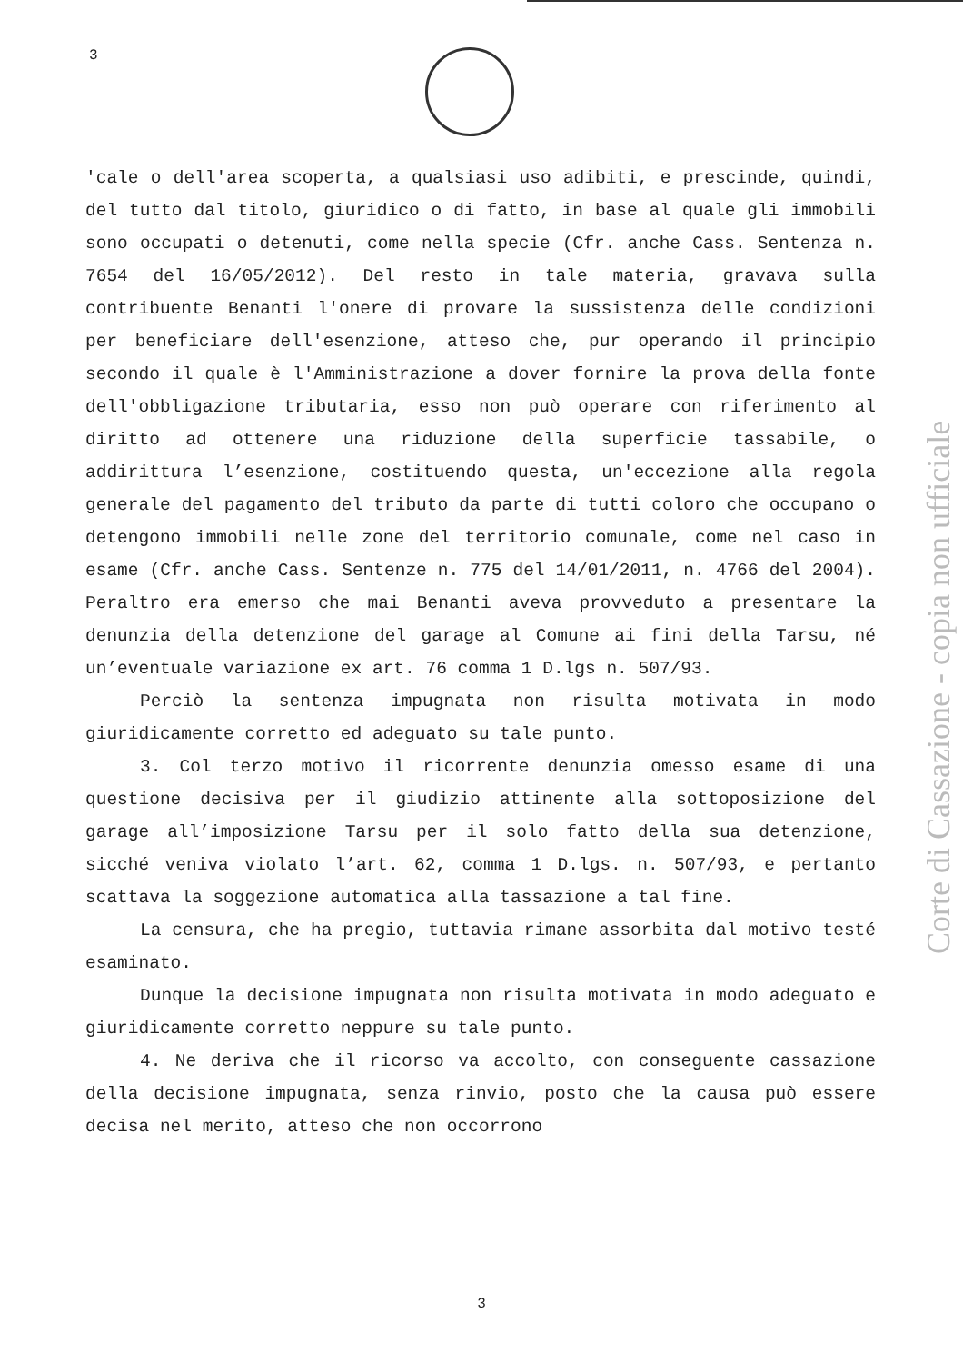3
'cale o dell'area scoperta, a qualsiasi uso adibiti, e prescinde, quindi, del tutto dal titolo, giuridico o di fatto, in base al quale gli immobili sono occupati o detenuti, come nella specie (Cfr. anche Cass. Sentenza n. 7654 del 16/05/2012). Del resto in tale materia, gravava sulla contribuente Benanti l'onere di provare la sussistenza delle condizioni per beneficiare dell'esenzione, atteso che, pur operando il principio secondo il quale è l'Amministrazione a dover fornire la prova della fonte dell'obbligazione tributaria, esso non può operare con riferimento al diritto ad ottenere una riduzione della superficie tassabile, o addirittura l’esenzione, costituendo questa, un'eccezione alla regola generale del pagamento del tributo da parte di tutti coloro che occupano o detengono immobili nelle zone del territorio comunale, come nel caso in esame (Cfr. anche Cass. Sentenze n. 775 del 14/01/2011, n. 4766 del 2004). Peraltro era emerso che mai Benanti aveva provveduto a presentare la denunzia della detenzione del garage al Comune ai fini della Tarsu, né un’eventuale variazione ex art. 76 comma 1 D.lgs n. 507/93.
Perciò la sentenza impugnata non risulta motivata in modo giuridicamente corretto ed adeguato su tale punto.
3. Col terzo motivo il ricorrente denunzia omesso esame di una questione decisiva per il giudizio attinente alla sottoposizione del garage all’imposizione Tarsu per il solo fatto della sua detenzione, sicché veniva violato l’art. 62, comma 1 D.lgs. n. 507/93, e pertanto scattava la soggezione automatica alla tassazione a tal fine.
La censura, che ha pregio, tuttavia rimane assorbita dal motivo testé esaminato.
Dunque la decisione impugnata non risulta motivata in modo adeguato e giuridicamente corretto neppure su tale punto.
4. Ne deriva che il ricorso va accolto, con conseguente cassazione della decisione impugnata, senza rinvio, posto che la causa può essere decisa nel merito, atteso che non occorrono
Corte di Cassazione - copia non ufficiale
3